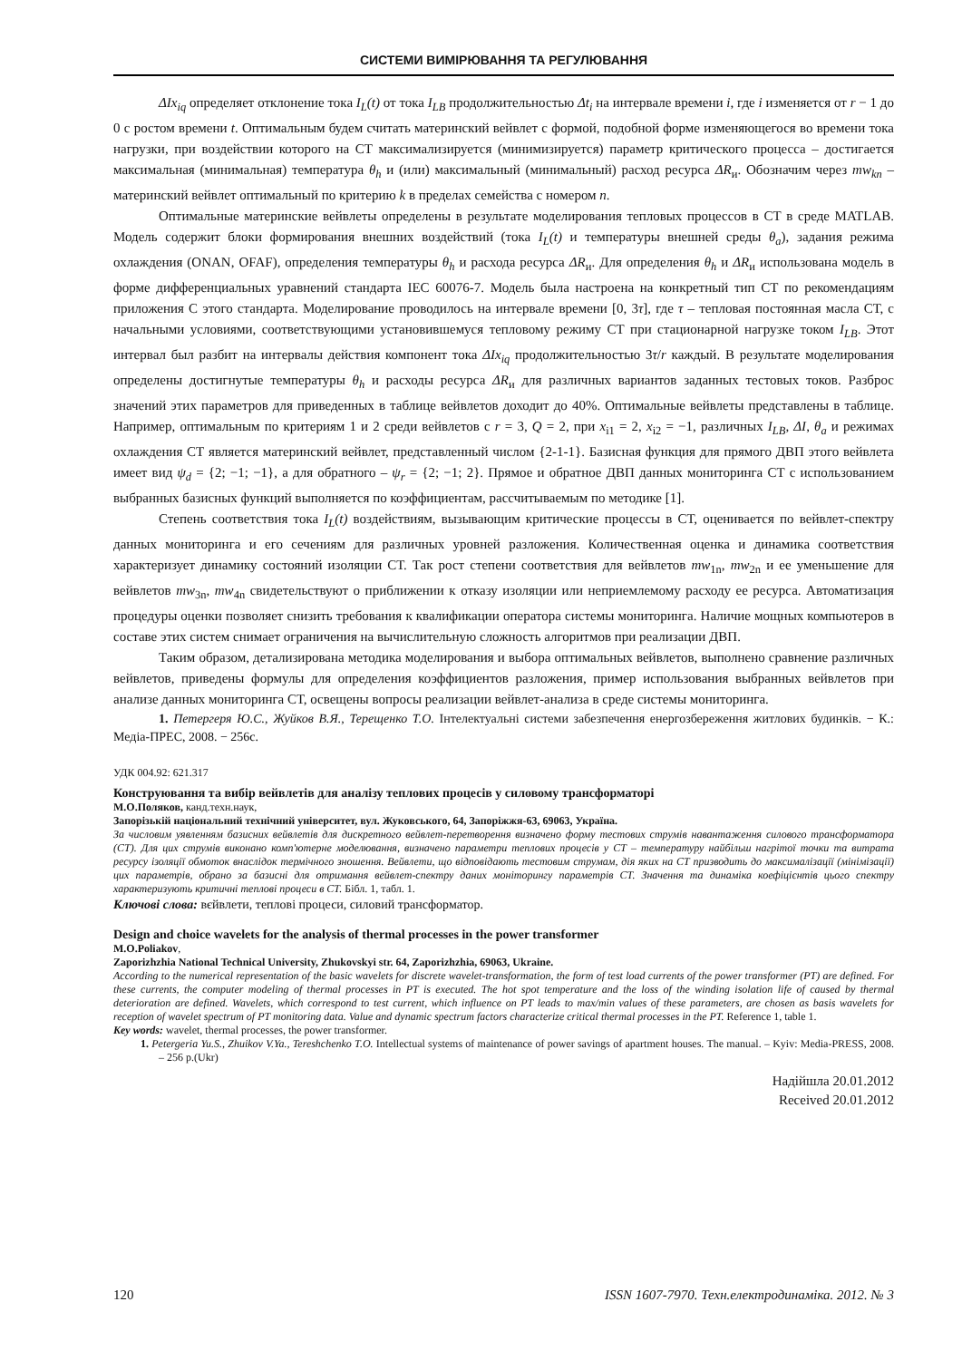СИСТЕМИ ВИМІРЮВАННЯ ТА РЕГУЛЮВАННЯ
ΔIx<sub>iq</sub> определяет отклонение тока I<sub>L</sub>(t) от тока I<sub>LB</sub> продолжительностью Δt<sub>i</sub> на интервале времени i, где i изменяется от r − 1 до 0 с ростом времени t. Оптимальным будем считать материнский вейвлет с формой, подобной форме изменяющегося во времени тока нагрузки, при воздействии которого на СТ максимализируется (минимизируется) параметр критического процесса – достигается максимальная (минимальная) температура θ<sub>h</sub> и (или) максимальный (минимальный) расход ресурса ΔR<sub>и</sub>. Обозначим через mw<sub>kn</sub> – материнский вейвлет оптимальный по критерию k в пределах семейства с номером n.
Оптимальные материнские вейвлеты определены в результате моделирования тепловых процессов в СТ в среде MATLAB. Модель содержит блоки формирования внешних воздействий (тока I<sub>L</sub>(t) и температуры внешней среды θ<sub>a</sub>), задания режима охлаждения (ONAN, OFAF), определения температуры θ<sub>h</sub> и расхода ресурса ΔR<sub>и</sub>. Для определения θ<sub>h</sub> и ΔR<sub>и</sub> использована модель в форме дифференциальных уравнений стандарта IEC 60076-7. Модель была настроена на конкретный тип СТ по рекомендациям приложения С этого стандарта. Моделирование проводилось на интервале времени [0, 3τ], где τ – тепловая постоянная масла СТ, с начальными условиями, соответствующими установившемуся тепловому режиму СТ при стационарной нагрузке током I<sub>LB</sub>. Этот интервал был разбит на интервалы действия компонент тока ΔIx<sub>iq</sub> продолжительностью 3τ/r каждый. В результате моделирования определены достигнутые температуры θ<sub>h</sub> и расходы ресурса ΔR<sub>и</sub> для различных вариантов заданных тестовых токов. Разброс значений этих параметров для приведенных в таблице вейвлетов доходит до 40%. Оптимальные вейвлеты представлены в таблице. Например, оптимальным по критериям 1 и 2 среди вейвлетов с r = 3, Q = 2, при x<sub>i1</sub> = 2, x<sub>i2</sub> = −1, различных I<sub>LB</sub>, ΔI, θ<sub>a</sub> и режимах охлаждения СТ является материнский вейвлет, представленный числом {2-1-1}. Базисная функция для прямого ДВП этого вейвлета имеет вид ψ<sub>d</sub> = {2; −1; −1}, а для обратного – ψ<sub>r</sub> = {2; −1; 2}. Прямое и обратное ДВП данных мониторинга СТ с использованием выбранных базисных функций выполняется по коэффициентам, рассчитываемым по методике [1].
Степень соответствия тока I<sub>L</sub>(t) воздействиям, вызывающим критические процессы в СТ, оценивается по вейвлет-спектру данных мониторинга и его сечениям для различных уровней разложения. Количественная оценка и динамика соответствия характеризует динамику состояний изоляции СТ. Так рост степени соответствия для вейвлетов mw<sub>1n</sub>, mw<sub>2n</sub> и ее уменьшение для вейвлетов mw<sub>3n</sub>, mw<sub>4n</sub> свидетельствуют о приближении к отказу изоляции или неприемлемому расходу ее ресурса. Автоматизация процедуры оценки позволяет снизить требования к квалификации оператора системы мониторинга. Наличие мощных компьютеров в составе этих систем снимает ограничения на вычислительную сложность алгоритмов при реализации ДВП.
Таким образом, детализирована методика моделирования и выбора оптимальных вейвлетов, выполнено сравнение различных вейвлетов, приведены формулы для определения коэффициентов разложения, пример использования выбранных вейвлетов при анализе данных мониторинга СТ, освещены вопросы реализации вейвлет-анализа в среде системы мониторинга.
1. Петергеря Ю.С., Жуйков В.Я., Терещенко Т.О. Інтелектуальні системи забезпечення енергозбереження житлових будинків. − К.: Медіа-ПРЕС, 2008. − 256с.
УДК 004.92: 621.317
Конструювання та вибір вейвлетів для аналізу теплових процесів у силовому трансформаторі
М.О.Поляков, канд.техн.наук,
Запорізькій національний технічний університет, вул. Жуковського, 64, Запоріжжя-63, 69063, Україна.
За числовим уявленням базисних вейвлетів для дискретного вейвлет-перетворення визначено форму тестових струмів навантаження силового трансформатора (СТ). Для цих струмів виконано комп'ютерне моделювання, визначено параметри теплових процесів у СТ – температуру найбільш нагрітої точки та витрата ресурсу ізоляції обмоток внаслідок термічного зношення. Вейвлети, що відповідають тестовим струмам, дія яких на СТ призводить до максималізації (мінімізації) цих параметрів, обрано за базисні для отримання вейвлет-спектру даних моніторингу параметрів СТ. Значення та динаміка коефіцієнтів цього спектру характеризують критичні теплові процеси в СТ. Бібл. 1, табл. 1.
Ключові слова: вєйвлети, теплові процеси, силовий трансформатор.
Design and choice wavelets for the analysis of thermal processes in the power transformer
M.O.Poliakov,
Zaporizhzhia National Technical University, Zhukovskyi str. 64, Zaporizhzhia, 69063, Ukraine.
According to the numerical representation of the basic wavelets for discrete wavelet-transformation, the form of test load currents of the power transformer (PT) are defined. For these currents, the computer modeling of thermal processes in PT is executed. The hot spot temperature and the loss of the winding isolation life of caused by thermal deterioration are defined. Wavelets, which correspond to test current, which influence on PT leads to max/min values of these parameters, are chosen as basis wavelets for reception of wavelet spectrum of PT monitoring data. Value and dynamic spectrum factors characterize critical thermal processes in the PT. Reference 1, table 1.
Key words: wavelet, thermal processes, the power transformer.
1. Petergeria Yu.S., Zhuikov V.Ya., Tereshchenko T.O. Intellectual systems of maintenance of power savings of apartment houses. The manual. – Kyiv: Media-PRESS, 2008. – 256 p.(Ukr)
Надійшла 20.01.2012
Received 20.01.2012
120 ISSN 1607-7970. Техн.електродинаміка. 2012. № 3